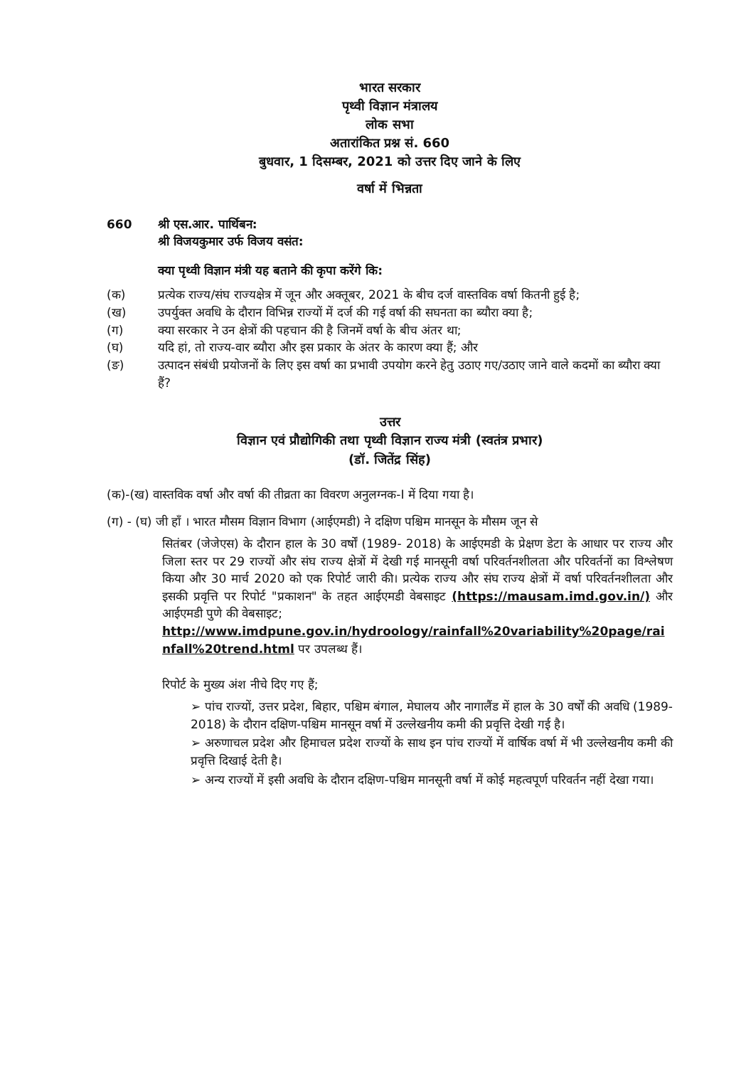भारत सरकार
पृथ्वी विज्ञान मंत्रालय
लोक सभा
अतारांकित प्रश्न सं. 660
बुधवार, 1 दिसम्बर, 2021 को उत्तर दिए जाने के लिए
वर्षा में भिन्नता
660 श्री एस.आर. पार्थिबन:
श्री विजयकुमार उर्फ विजय वसंत:
क्या पृथ्वी विज्ञान मंत्री यह बताने की कृपा करेंगे कि:
(क) प्रत्येक राज्य/संघ राज्यक्षेत्र में जून और अक्तूबर, 2021 के बीच दर्ज वास्तविक वर्षा कितनी हुई है;
(ख) उपर्युक्त अवधि के दौरान विभिन्न राज्यों में दर्ज की गई वर्षा की सघनता का ब्यौरा क्या है;
(ग) क्या सरकार ने उन क्षेत्रों की पहचान की है जिनमें वर्षा के बीच अंतर था;
(घ) यदि हां, तो राज्य-वार ब्यौरा और इस प्रकार के अंतर के कारण क्या हैं; और
(ङ) उत्पादन संबंधी प्रयोजनों के लिए इस वर्षा का प्रभावी उपयोग करने हेतु उठाए गए/उठाए जाने वाले कदमों का ब्यौरा क्या हैं?
उत्तर
विज्ञान एवं प्रौद्योगिकी तथा पृथ्वी विज्ञान राज्य मंत्री (स्वतंत्र प्रभार)
(डॉ. जितेंद्र सिंह)
(क)-(ख) वास्तविक वर्षा और वर्षा की तीव्रता का विवरण अनुलग्नक-I में दिया गया है।
(ग) - (घ) जी हाँ । भारत मौसम विज्ञान विभाग (आईएमडी) ने दक्षिण पश्चिम मानसून के मौसम जून से
सितंबर (जेजेएस) के दौरान हाल के 30 वर्षों (1989- 2018) के आईएमडी के प्रेक्षण डेटा के आधार पर राज्य और जिला स्तर पर 29 राज्यों और संघ राज्य क्षेत्रों में देखी गई मानसूनी वर्षा परिवर्तनशीलता और परिवर्तनों का विश्लेषण किया और 30 मार्च 2020 को एक रिपोर्ट जारी की। प्रत्येक राज्य और संघ राज्य क्षेत्रों में वर्षा परिवर्तनशीलता और इसकी प्रवृत्ति पर रिपोर्ट "प्रकाशन" के तहत आईएमडी वेबसाइट (https://mausam.imd.gov.in/) और आईएमडी पुणे की वेबसाइट;
http://www.imdpune.gov.in/hydroology/rainfall%20variability%20page/rainfall%20trend.html पर उपलब्ध हैं।
रिपोर्ट के मुख्य अंश नीचे दिए गए हैं;
➢ पांच राज्यों, उत्तर प्रदेश, बिहार, पश्चिम बंगाल, मेघालय और नागालैंड में हाल के 30 वर्षों की अवधि (1989-2018) के दौरान दक्षिण-पश्चिम मानसून वर्षा में उल्लेखनीय कमी की प्रवृत्ति देखी गई है।
➢ अरुणाचल प्रदेश और हिमाचल प्रदेश राज्यों के साथ इन पांच राज्यों में वार्षिक वर्षा में भी उल्लेखनीय कमी की प्रवृत्ति दिखाई देती है।
➢ अन्य राज्यों में इसी अवधि के दौरान दक्षिण-पश्चिम मानसूनी वर्षा में कोई महत्वपूर्ण परिवर्तन नहीं देखा गया।